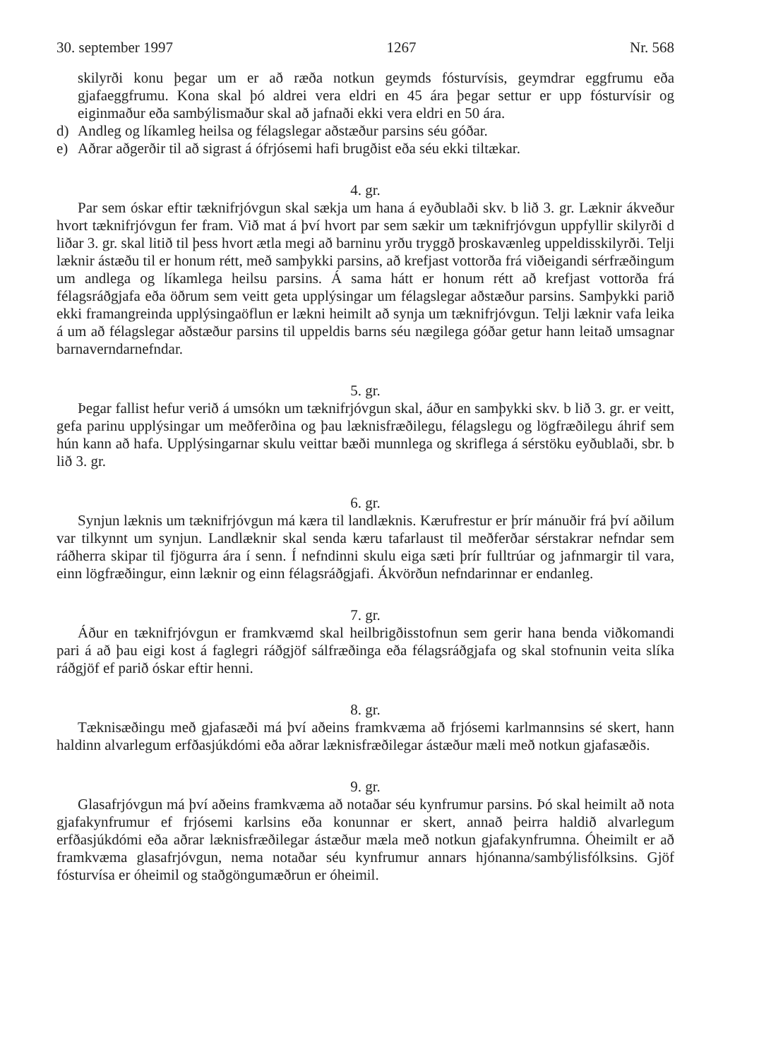30. september 1997 1267 Nr. 568
skilyrði konu þegar um er að ræða notkun geymds fósturvísis, geymdrar eggfrumu eða gjafaeggfrumu. Kona skal þó aldrei vera eldri en 45 ára þegar settur er upp fósturvísir og eiginmaður eða sambýlismaður skal að jafnaði ekki vera eldri en 50 ára.
d) Andleg og líkamleg heilsa og félagslegar aðstæður parsins séu góðar.
e) Aðrar aðgerðir til að sigrast á ófrjósemi hafi brugðist eða séu ekki tiltækar.
4. gr.
Par sem óskar eftir tæknifrjóvgun skal sækja um hana á eyðublaði skv. b lið 3. gr. Læknir ákveður hvort tæknifrjóvgun fer fram. Við mat á því hvort par sem sækir um tæknifrjóvgun uppfyllir skilyrði d liðar 3. gr. skal litið til þess hvort ætla megi að barninu yrðu tryggð þroskavænleg uppeldisskilyrði. Telji læknir ástæðu til er honum rétt, með samþykki parsins, að krefjast vottorða frá viðeigandi sérfræðingum um andlega og líkamlega heilsu parsins. Á sama hátt er honum rétt að krefjast vottorða frá félagsráðgjafa eða öðrum sem veitt geta upplýsingar um félagslegar aðstæður parsins. Samþykki parið ekki framangreinda upplýsingaöflun er lækni heimilt að synja um tæknifrjóvgun. Telji læknir vafa leika á um að félagslegar aðstæður parsins til uppeldis barns séu nægilega góðar getur hann leitað umsagnar barnaverndarnefndar.
5. gr.
Þegar fallist hefur verið á umsókn um tæknifrjóvgun skal, áður en samþykki skv. b lið 3. gr. er veitt, gefa parinu upplýsingar um meðferðina og þau læknisfræðilegu, félagslegu og lögfræðilegu áhrif sem hún kann að hafa. Upplýsingarnar skulu veittar bæði munnlega og skriflega á sérstöku eyðublaði, sbr. b lið 3. gr.
6. gr.
Synjun læknis um tæknifrjóvgun má kæra til landlæknis. Kærufrestur er þrír mánuðir frá því aðilum var tilkynnt um synjun. Landlæknir skal senda kæru tafarlaust til meðferðar sérstakrar nefndar sem ráðherra skipar til fjögurra ára í senn. Í nefndinni skulu eiga sæti þrír fulltrúar og jafnmargir til vara, einn lögfræðingur, einn læknir og einn félagsráðgjafi. Ákvörðun nefndarinnar er endanleg.
7. gr.
Áður en tæknifrjóvgun er framkvæmd skal heilbrigðisstofnun sem gerir hana benda viðkomandi pari á að þau eigi kost á faglegri ráðgjöf sálfræðinga eða félagsráðgjafa og skal stofnunin veita slíka ráðgjöf ef parið óskar eftir henni.
8. gr.
Tæknisæðingu með gjafasæði má því aðeins framkvæma að frjósemi karlmannsins sé skert, hann haldinn alvarlegum erfðasjúkdómi eða aðrar læknisfræðilegar ástæður mæli með notkun gjafasæðis.
9. gr.
Glasafrjóvgun má því aðeins framkvæma að notaðar séu kynfrumur parsins. Þó skal heimilt að nota gjafakynfrumur ef frjósemi karlsins eða konunnar er skert, annað þeirra haldið alvarlegum erfðasjúkdómi eða aðrar læknisfræðilegar ástæður mæla með notkun gjafakynfrumna. Óheimilt er að framkvæma glasafrjóvgun, nema notaðar séu kynfrumur annars hjónanna/sambýlisfólksins. Gjöf fósturvísa er óheimil og staðgöngumæðrun er óheimil.